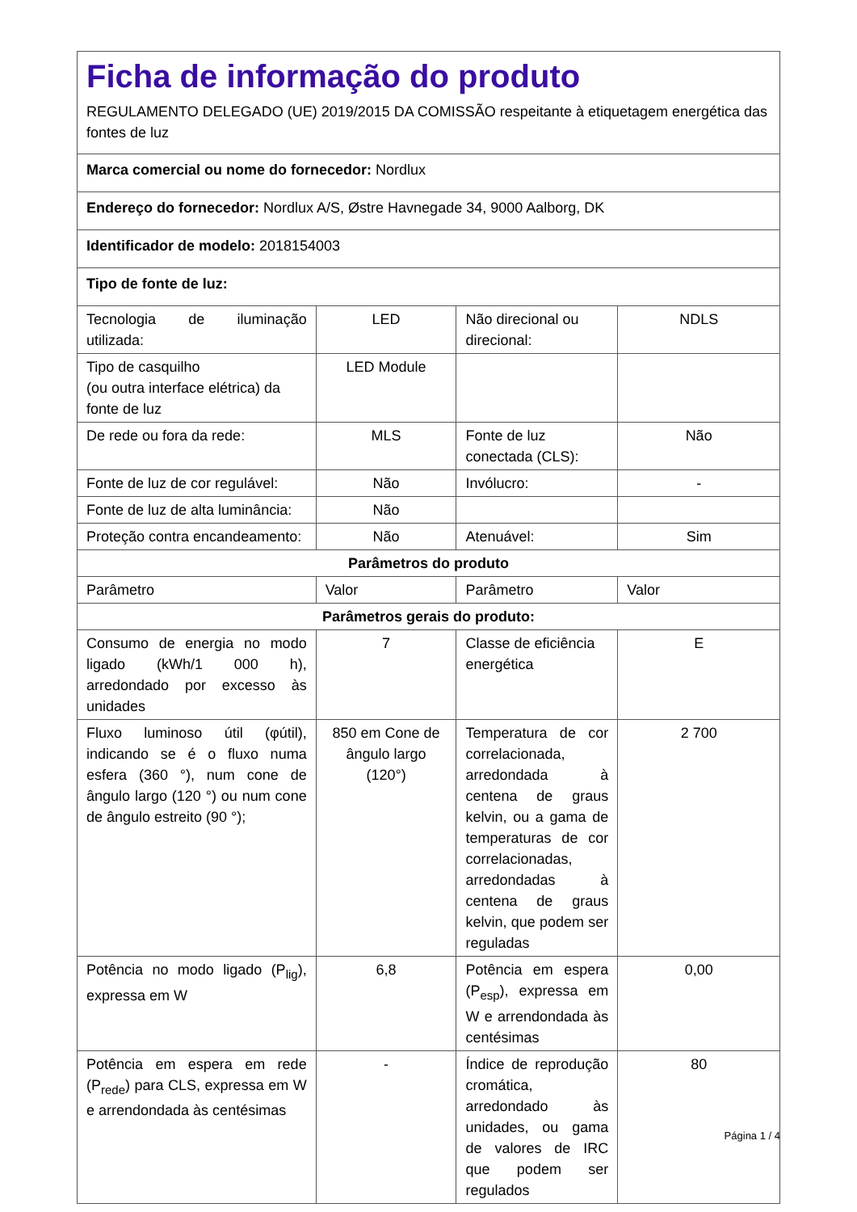| Ficha de informação do produto REGULAMENTO DELEGADO (UE) 2019/2015 DA COMISSÃO respeitante à etiquetagem energética das fontes de luz | | | |
| Marca comercial ou nome do fornecedor: Nordlux | | | |
| Endereço do fornecedor: Nordlux A/S, Østre Havnegade 34, 9000 Aalborg, DK | | | |
| Identificador de modelo: 2018154003 | | | |
| Tipo de fonte de luz: | | | |
| Tecnologia de iluminação utilizada: | LED | Não direcional ou direcional: | NDLS |
| Tipo de casquilho (ou outra interface elétrica) da fonte de luz | LED Module | | |
| De rede ou fora da rede: | MLS | Fonte de luz conectada (CLS): | Não |
| Fonte de luz de cor regulável: | Não | Invólucro: | - |
| Fonte de luz de alta luminância: | Não | | |
| Proteção contra encandeamento: | Não | Atenuável: | Sim |
| Parâmetros do produto | | | |
| Parâmetro | Valor | Parâmetro | Valor |
| Parâmetros gerais do produto: | | | |
| Consumo de energia no modo ligado (kWh/1 000 h), arredondado por excesso às unidades | 7 | Classe de eficiência energética | E |
| Fluxo luminoso útil (φútil), indicando se é o fluxo numa esfera (360 °), num cone de ângulo largo (120 °) ou num cone de ângulo estreito (90 °); | 850 em Cone de ângulo largo (120°) | Temperatura de cor correlacionada, arredondada à centena de graus kelvin, ou a gama de temperaturas de cor correlacionadas, arredondadas à centena de graus kelvin, que podem ser reguladas | 2 700 |
| Potência no modo ligado (P<sub>lig</sub>), expressa em W | 6,8 | Potência em espera (P<sub>esp</sub>), expressa em W e arrendondada às centésimas | 0,00 |
| Potência em espera em rede (P<sub>rede</sub>) para CLS, expressa em W e arrendondada às centésimas | - | Índice de reprodução cromática, arredondado às unidades, ou gama de valores de IRC que podem ser regulados | 80 |
Página 1 / 4